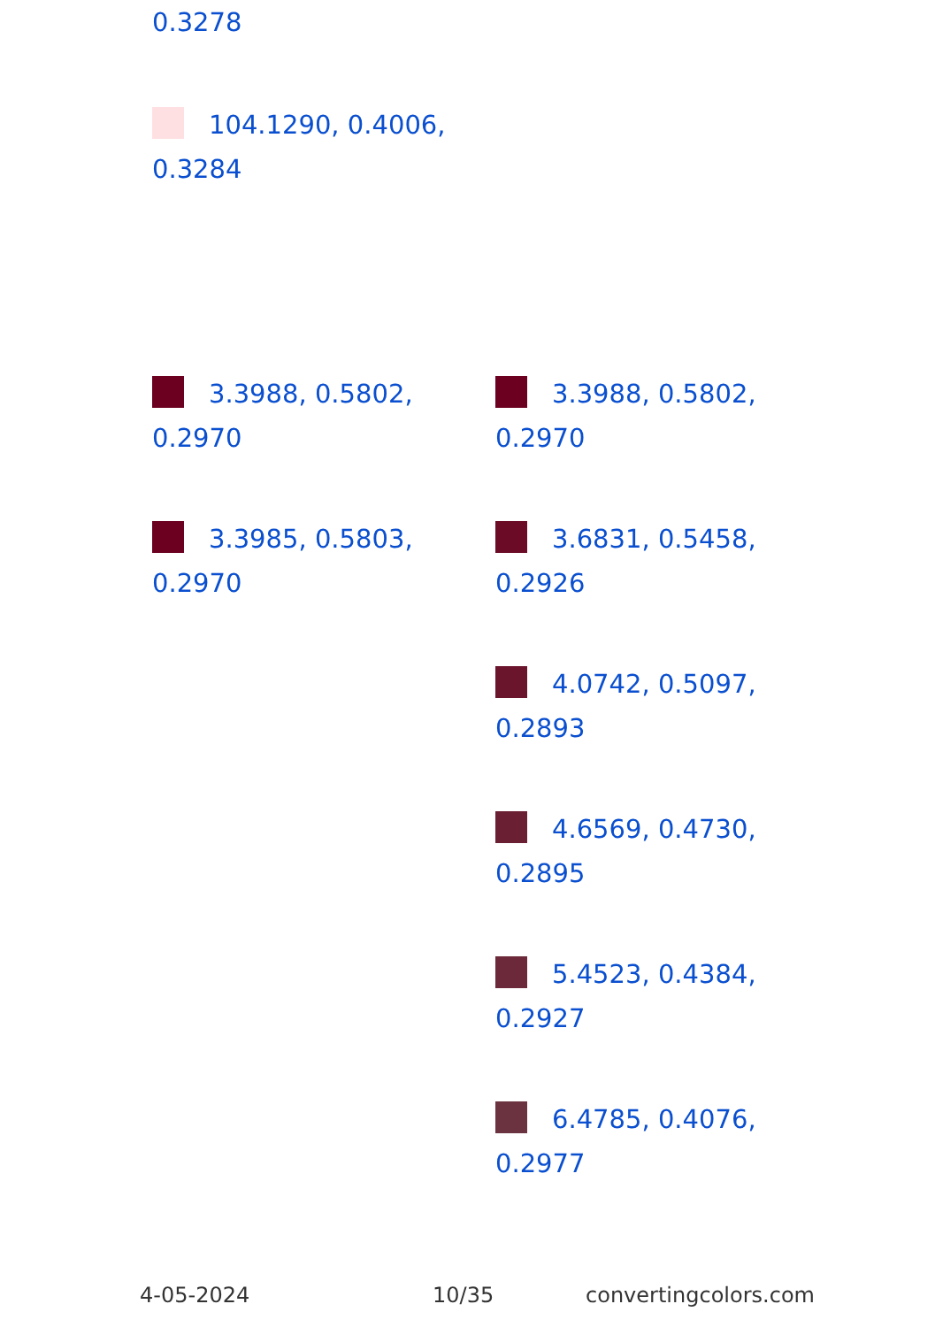0.3278
104.1290, 0.4006, 0.3284
3.3988, 0.5802, 0.2970
3.3988, 0.5802, 0.2970
3.3985, 0.5803, 0.2970
3.6831, 0.5458, 0.2926
4.0742, 0.5097, 0.2893
4.6569, 0.4730, 0.2895
5.4523, 0.4384, 0.2927
6.4785, 0.4076, 0.2977
4-05-2024 10/35 convertingcolors.com